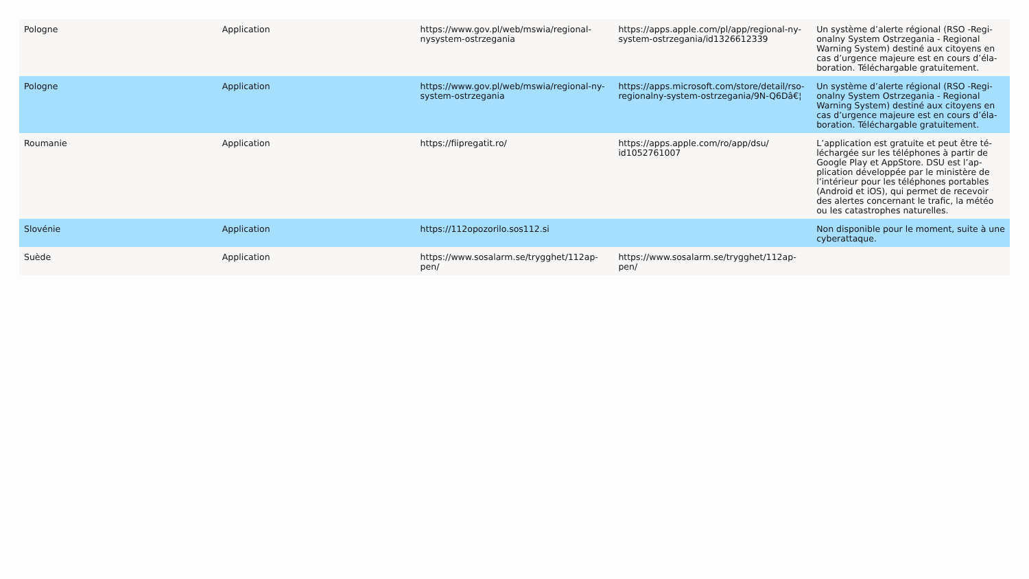| Pologne | Application | https://www.gov.pl/web/mswia/regional-nysystem-ostrzegania | https://apps.apple.com/pl/app/regional-ny- system-ostrzegania/id1326612339 | Un système d’alerte régional (RSO -Regi-onalny System Ostrzegania - Regional Warning System) destiné aux citoyens en cas d’urgence majeure est en cours d’éla-boration. Téléchargable gratuitement. |
| Pologne | Application | https://www.gov.pl/web/mswia/regional-ny- system-ostrzegania | https://apps.microsoft.com/store/detail/rso- regionalny-system-ostrzegania/9N-Q6Dâ€¦ | Un système d’alerte régional (RSO -Regi-onalny System Ostrzegania - Regional Warning System) destiné aux citoyens en cas d’urgence majeure est en cours d’éla-boration. Téléchargable gratuitement. |
| Roumanie | Application | https://fiipregatit.ro/ | https://apps.apple.com/ro/app/dsu/ id1052761007 | L’application est gratuite et peut être té-léchargée sur les téléphones à partir de Google Play et AppStore. DSU est l’ap-plication développée par le ministère de l’intérieur pour les téléphones portables (Android et iOS), qui permet de recevoir des alertes concernant le trafic, la météo ou les catastrophes naturelles. |
| Slovénie | Application | https://112opozorilo.sos112.si | | Non disponible pour le moment, suite à une cyberattaque. |
| Suède | Application | https://www.sosalarm.se/trygghet/112ap-pen/ | https://www.sosalarm.se/trygghet/112ap-pen/ | |